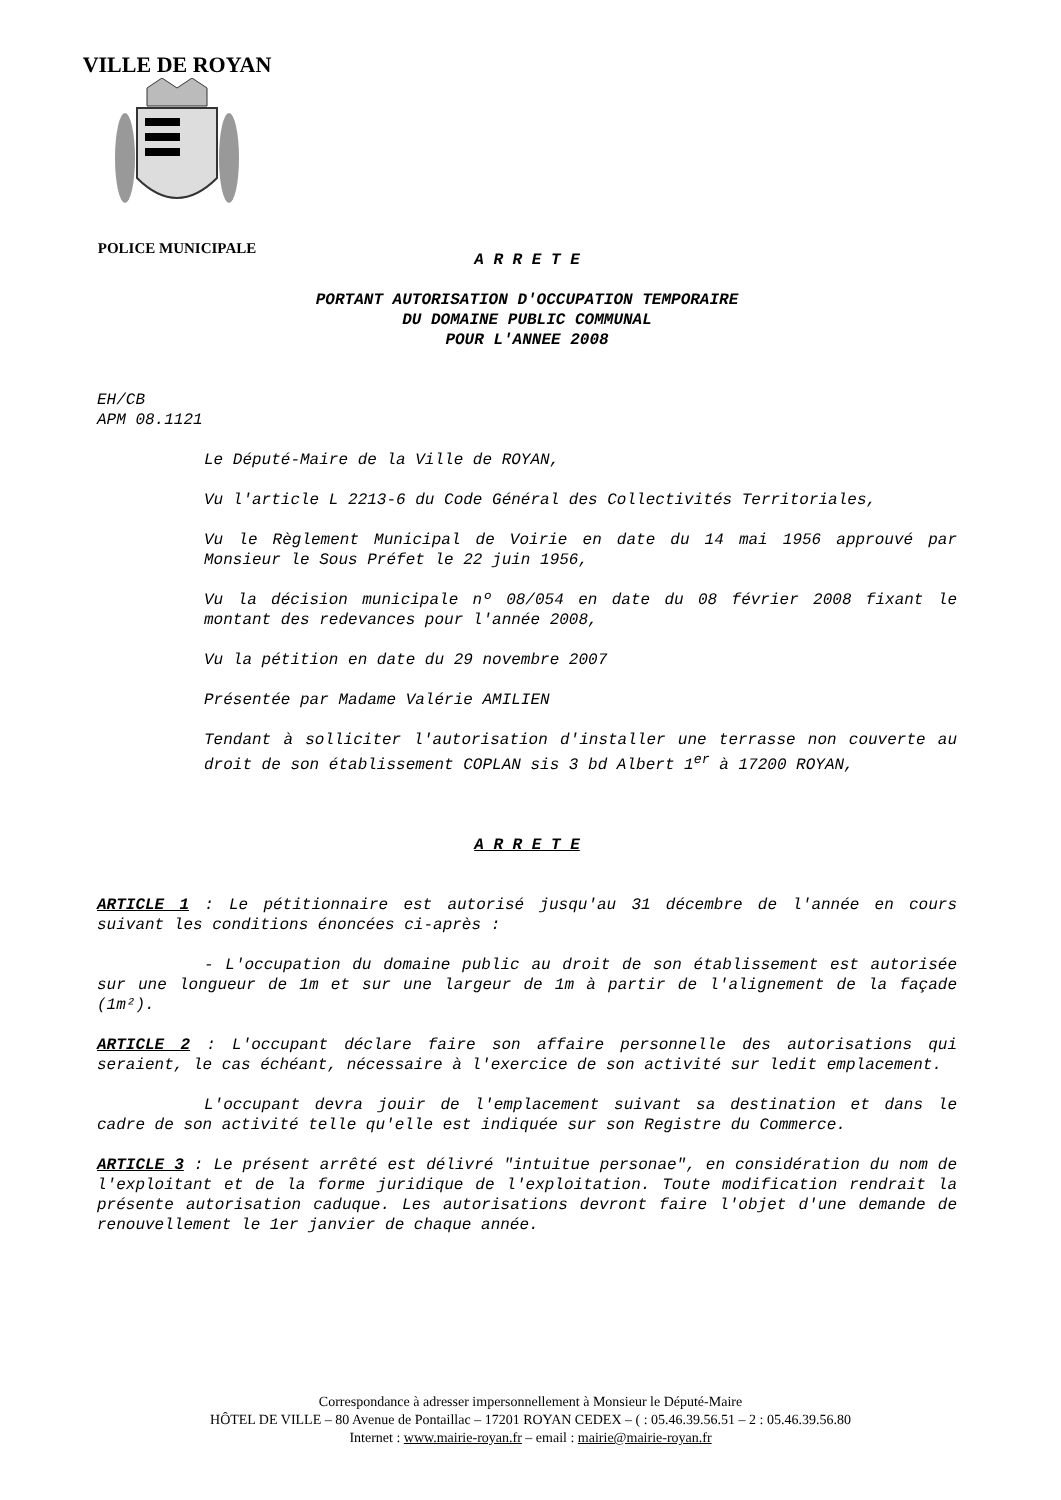VILLE DE ROYAN
POLICE MUNICIPALE
A R R E T E
PORTANT AUTORISATION D'OCCUPATION TEMPORAIRE
DU DOMAINE PUBLIC COMMUNAL
POUR L'ANNEE 2008
EH/CB
APM 08.1121
Le Député-Maire de la Ville de ROYAN,
Vu l'article L 2213-6 du Code Général des Collectivités Territoriales,
Vu le Règlement Municipal de Voirie en date du 14 mai 1956 approuvé par Monsieur le Sous Préfet le 22 juin 1956,
Vu la décision municipale nº 08/054 en date du 08 février 2008 fixant le montant des redevances pour l'année 2008,
Vu la pétition en date du 29 novembre 2007
Présentée par Madame Valérie AMILIEN
Tendant à solliciter l'autorisation d'installer une terrasse non couverte au droit de son établissement COPLAN sis 3 bd Albert 1<sup>er</sup> à 17200 ROYAN,
A R R E T E
ARTICLE 1 : Le pétitionnaire est autorisé jusqu'au 31 décembre de l'année en cours suivant les conditions énoncées ci-après :
- L'occupation du domaine public au droit de son établissement est autorisée sur une longueur de 1m et sur une largeur de 1m à partir de l'alignement de la façade (1m²).
ARTICLE 2 : L'occupant déclare faire son affaire personnelle des autorisations qui seraient, le cas échéant, nécessaire à l'exercice de son activité sur ledit emplacement.
L'occupant devra jouir de l'emplacement suivant sa destination et dans le cadre de son activité telle qu'elle est indiquée sur son Registre du Commerce.
ARTICLE 3 : Le présent arrêté est délivré "intuitue personae", en considération du nom de l'exploitant et de la forme juridique de l'exploitation. Toute modification rendrait la présente autorisation caduque. Les autorisations devront faire l'objet d'une demande de renouvellement le 1er janvier de chaque année.
Correspondance à adresser impersonnellement à Monsieur le Député-Maire
HÔTEL DE VILLE – 80 Avenue de Pontaillac – 17201 ROYAN CEDEX – ( : 05.46.39.56.51 – 2 : 05.46.39.56.80
Internet : www.mairie-royan.fr – email : mairie@mairie-royan.fr